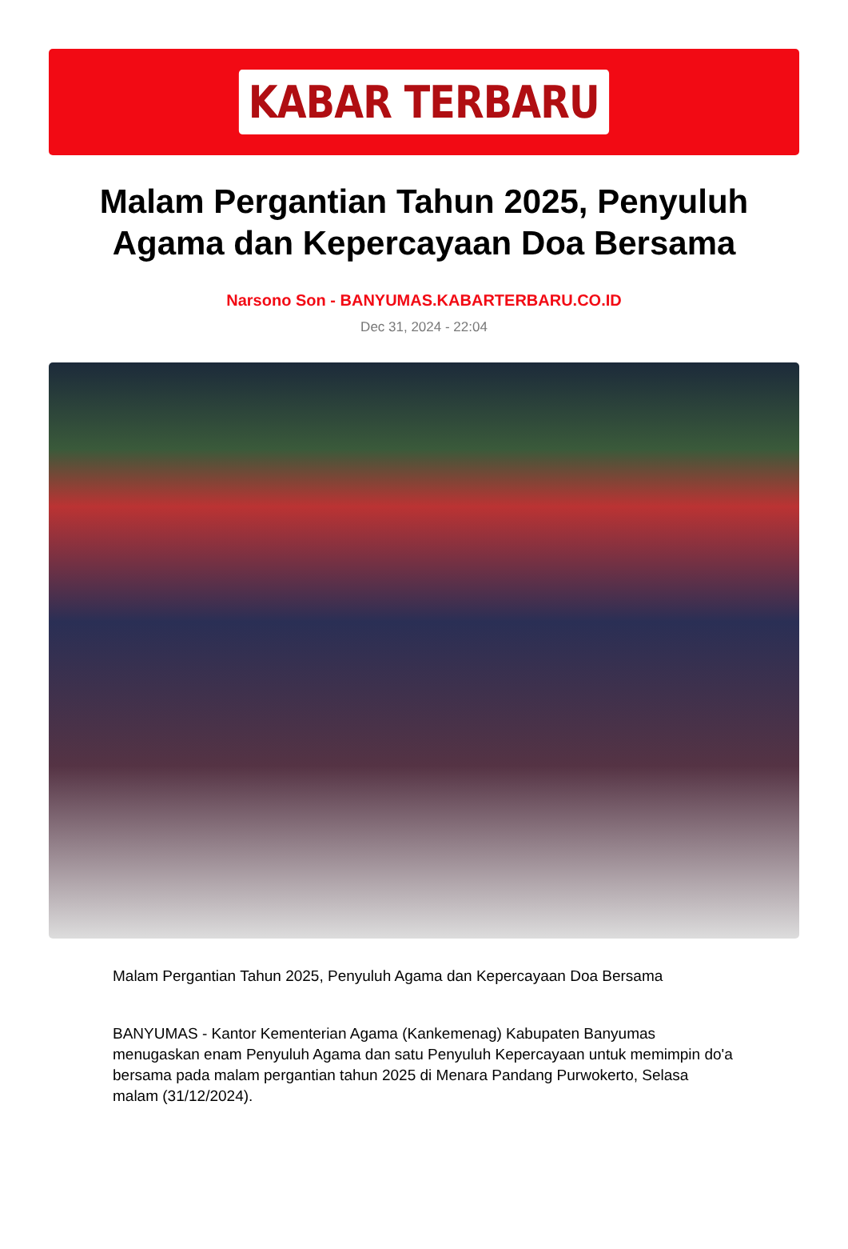KABAR TERBARU
Malam Pergantian Tahun 2025, Penyuluh Agama dan Kepercayaan Doa Bersama
Narsono Son - BANYUMAS.KABARTERBARU.CO.ID
Dec 31, 2024 - 22:04
Malam Pergantian Tahun 2025, Penyuluh Agama dan Kepercayaan Doa Bersama
BANYUMAS - Kantor Kementerian Agama (Kankemenag) Kabupaten Banyumas menugaskan enam Penyuluh Agama dan satu Penyuluh Kepercayaan untuk memimpin do'a bersama pada malam pergantian tahun 2025 di Menara Pandang Purwokerto, Selasa malam (31/12/2024).